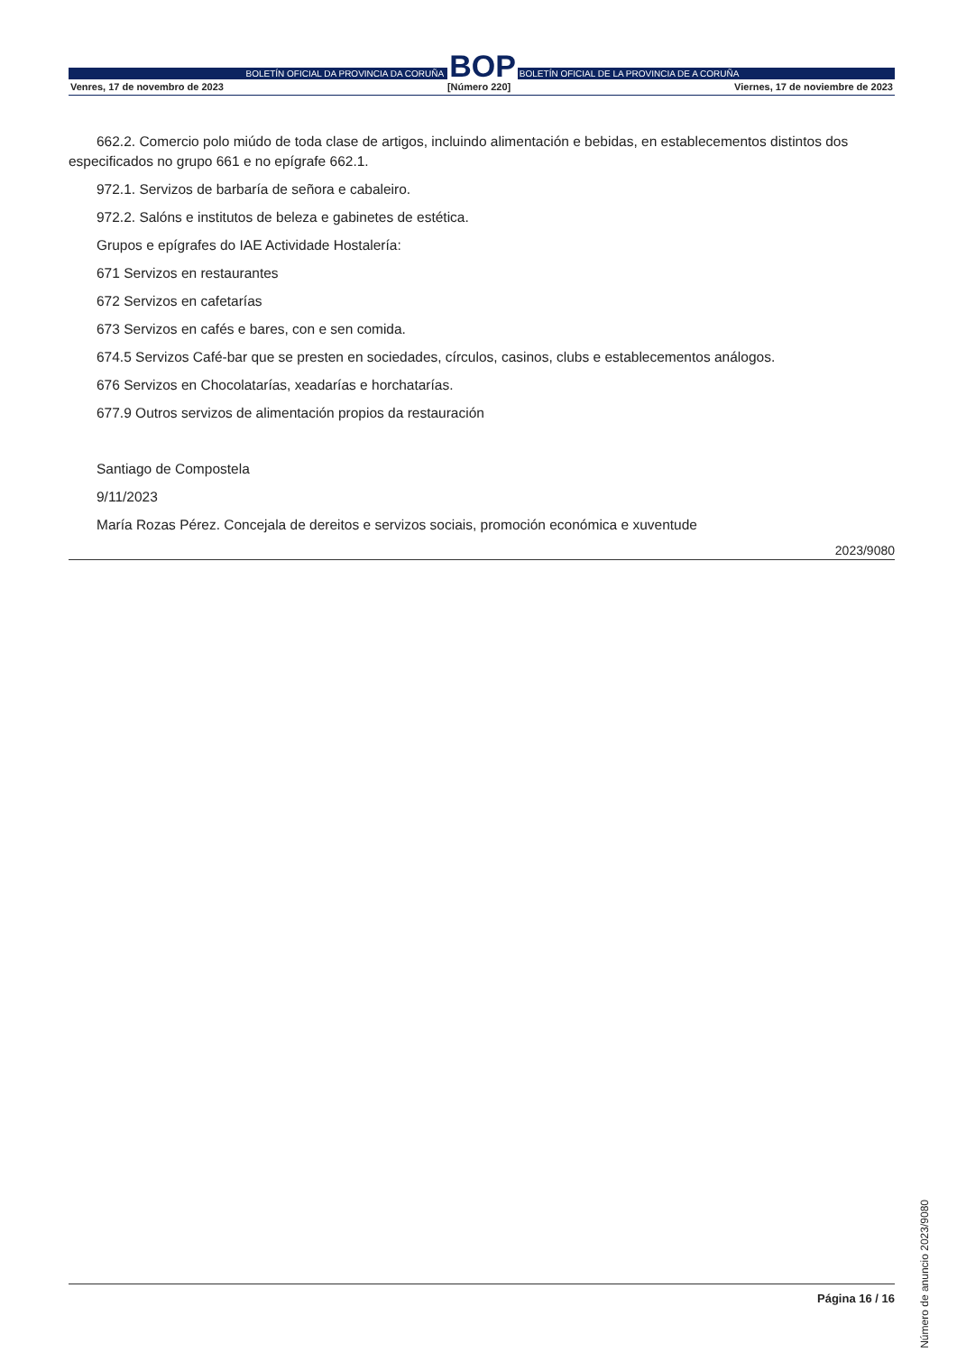BOLETÍN OFICIAL DA PROVINCIA DA CORUÑA
BOP
BOLETÍN OFICIAL DE LA PROVINCIA DE A CORUÑA
Venres, 17 de novembro de 2023 [Número 220] Viernes, 17 de noviembre de 2023
662.2. Comercio polo miúdo de toda clase de artigos, incluindo alimentación e bebidas, en establecementos distintos dos especificados no grupo 661 e no epígrafe 662.1.
972.1. Servizos de barbaría de señora e cabaleiro.
972.2. Salóns e institutos de beleza e gabinetes de estética.
Grupos e epígrafes do IAE Actividade Hostalería:
671 Servizos en restaurantes
672 Servizos en cafetarías
673 Servizos en cafés e bares, con e sen comida.
674.5 Servizos Café-bar que se presten en sociedades, círculos, casinos, clubs e establecementos análogos.
676 Servizos en Chocolatarías, xeadarías e horchatarías.
677.9 Outros servizos de alimentación propios da restauración
Santiago de Compostela
9/11/2023
María Rozas Pérez. Concejala de dereitos e servizos sociais, promoción económica e xuventude
2023/9080
Número de anuncio 2023/9080
Página 16 / 16